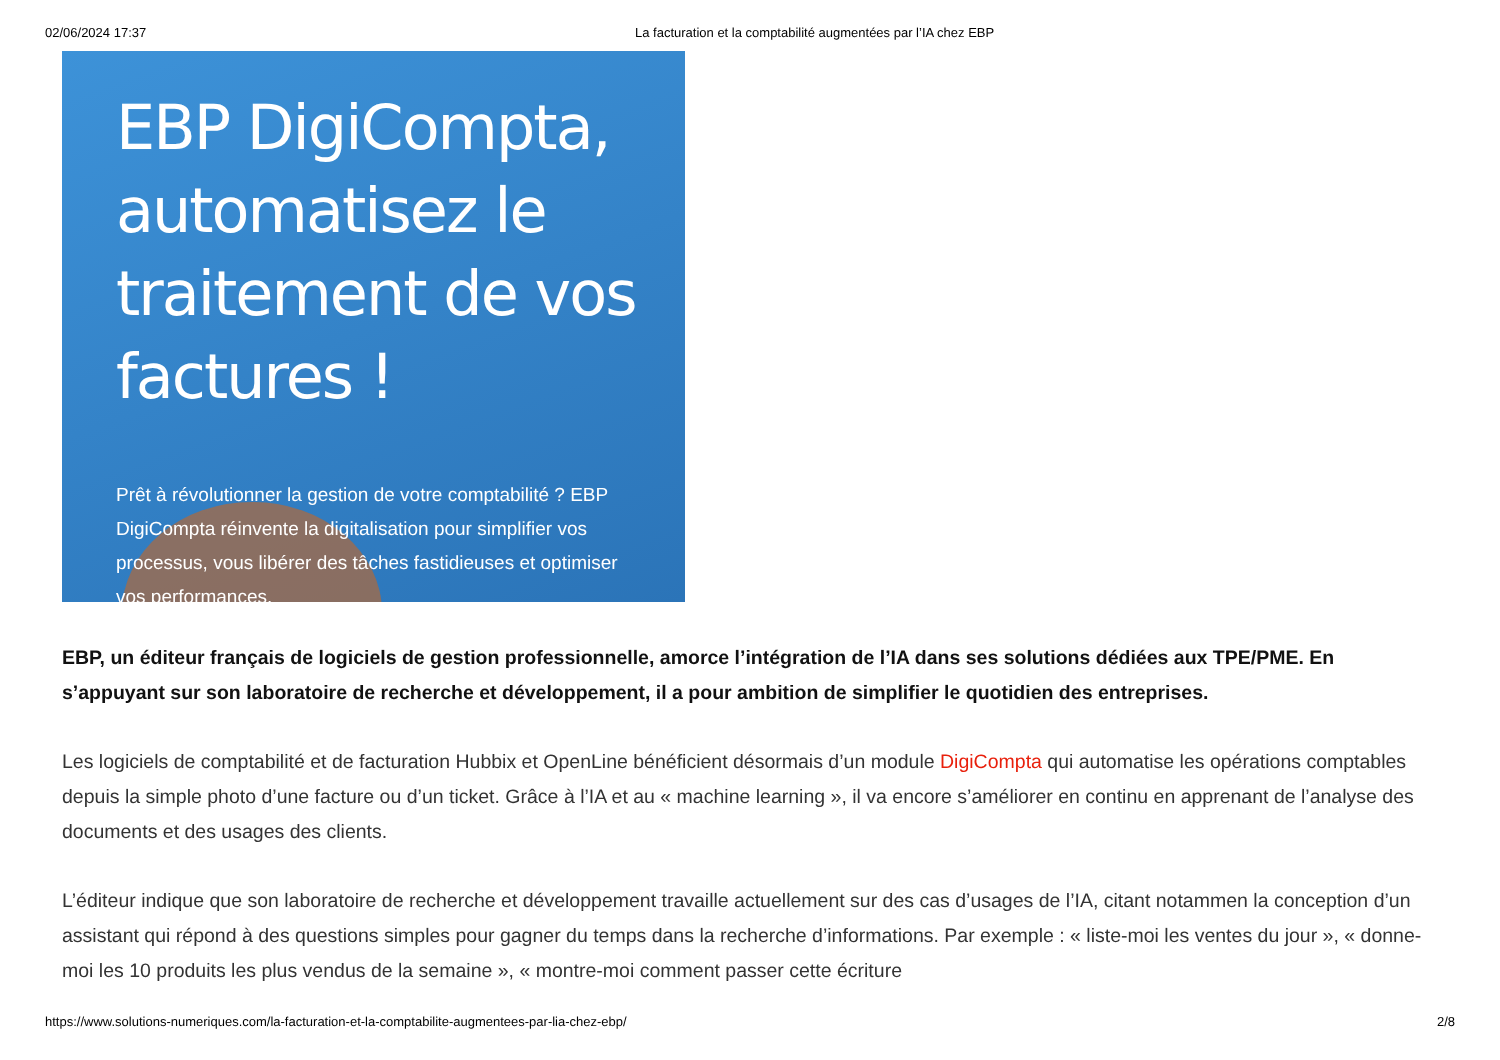02/06/2024 17:37 La facturation et la comptabilité augmentées par l’IA chez EBP
EBP DigiCompta, automatisez le traitement de vos factures !
Prêt à révolutionner la gestion de votre comptabilité ? EBP DigiCompta réinvente la digitalisation pour simplifier vos processus, vous libérer des tâches fastidieuses et optimiser vos performances.
EBP, un éditeur français de logiciels de gestion professionnelle, amorce l’intégration de l’IA dans ses solutions dédiées aux TPE/PME. En s’appuyant sur son laboratoire de recherche et développement, il a pour ambition de simplifier le quotidien des entreprises.
Les logiciels de comptabilité et de facturation Hubbix et OpenLine bénéficient désormais d’un module DigiCompta qui automatise les opérations comptables depuis la simple photo d’une facture ou d’un ticket. Grâce à l’IA et au « machine learning », il va encore s’améliorer en continu en apprenant de l’analyse des documents et des usages des clients.
L’éditeur indique que son laboratoire de recherche et développement travaille actuellement sur des cas d’usages de l’IA, citant notammen la conception d’un assistant qui répond à des questions simples pour gagner du temps dans la recherche d’informations. Par exemple : « liste-moi les ventes du jour », « donne-moi les 10 produits les plus vendus de la semaine », « montre-moi comment passer cette écriture
https://www.solutions-numeriques.com/la-facturation-et-la-comptabilite-augmentees-par-lia-chez-ebp/ 2/8